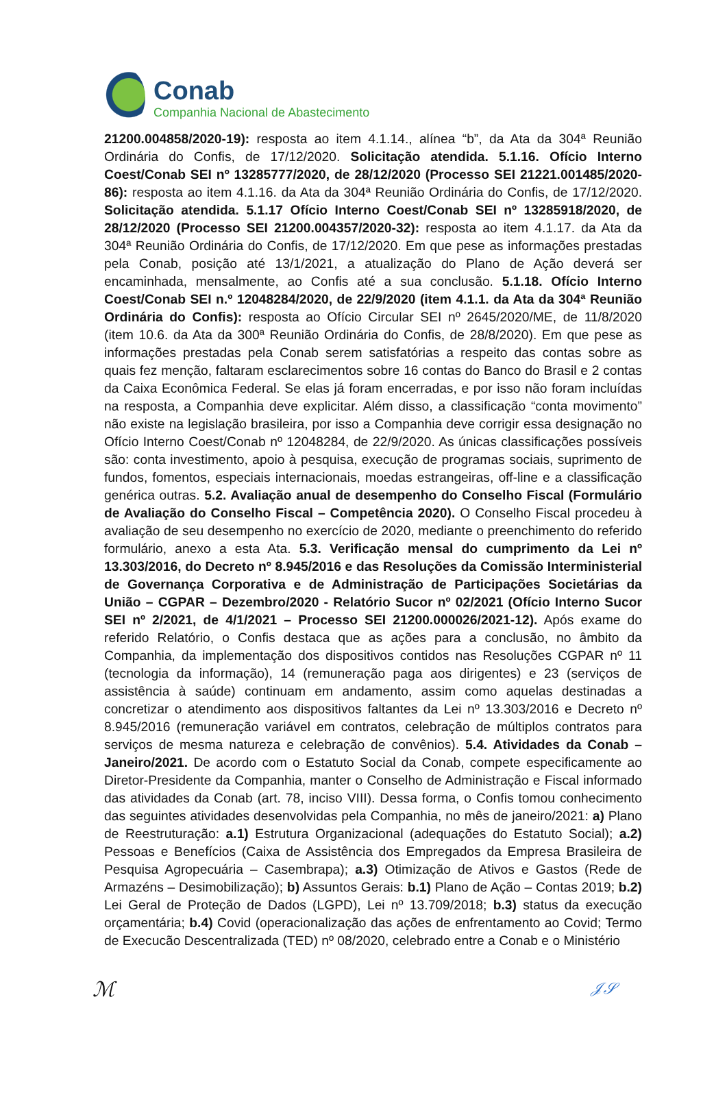Conab
Companhia Nacional de Abastecimento
21200.004858/2020-19): resposta ao item 4.1.14., alínea “b”, da Ata da 304ª Reunião Ordinária do Confis, de 17/12/2020. Solicitação atendida. 5.1.16. Ofício Interno Coest/Conab SEI nº 13285777/2020, de 28/12/2020 (Processo SEI 21221.001485/2020-86): resposta ao item 4.1.16. da Ata da 304ª Reunião Ordinária do Confis, de 17/12/2020. Solicitação atendida. 5.1.17 Ofício Interno Coest/Conab SEI nº 13285918/2020, de 28/12/2020 (Processo SEI 21200.004357/2020-32): resposta ao item 4.1.17. da Ata da 304ª Reunião Ordinária do Confis, de 17/12/2020. Em que pese as informações prestadas pela Conab, posição até 13/1/2021, a atualização do Plano de Ação deverá ser encaminhada, mensalmente, ao Confis até a sua conclusão. 5.1.18. Ofício Interno Coest/Conab SEI n.º 12048284/2020, de 22/9/2020 (item 4.1.1. da Ata da 304ª Reunião Ordinária do Confis): resposta ao Ofício Circular SEI nº 2645/2020/ME, de 11/8/2020 (item 10.6. da Ata da 300ª Reunião Ordinária do Confis, de 28/8/2020). Em que pese as informações prestadas pela Conab serem satisfatórias a respeito das contas sobre as quais fez menção, faltaram esclarecimentos sobre 16 contas do Banco do Brasil e 2 contas da Caixa Econômica Federal. Se elas já foram encerradas, e por isso não foram incluídas na resposta, a Companhia deve explicitar. Além disso, a classificação “conta movimento” não existe na legislação brasileira, por isso a Companhia deve corrigir essa designação no Ofício Interno Coest/Conab nº 12048284, de 22/9/2020. As únicas classificações possíveis são: conta investimento, apoio à pesquisa, execução de programas sociais, suprimento de fundos, fomentos, especiais internacionais, moedas estrangeiras, off-line e a classificação genérica outras. 5.2. Avaliação anual de desempenho do Conselho Fiscal (Formulário de Avaliação do Conselho Fiscal – Competência 2020). O Conselho Fiscal procedeu à avaliação de seu desempenho no exercício de 2020, mediante o preenchimento do referido formulário, anexo a esta Ata. 5.3. Verificação mensal do cumprimento da Lei nº 13.303/2016, do Decreto nº 8.945/2016 e das Resoluções da Comissão Interministerial de Governança Corporativa e de Administração de Participações Societárias da União – CGPAR – Dezembro/2020 - Relatório Sucor nº 02/2021 (Ofício Interno Sucor SEI nº 2/2021, de 4/1/2021 – Processo SEI 21200.000026/2021-12). Após exame do referido Relatório, o Confis destaca que as ações para a conclusão, no âmbito da Companhia, da implementação dos dispositivos contidos nas Resoluções CGPAR nº 11 (tecnologia da informação), 14 (remuneração paga aos dirigentes) e 23 (serviços de assistência à saúde) continuam em andamento, assim como aquelas destinadas a concretizar o atendimento aos dispositivos faltantes da Lei nº 13.303/2016 e Decreto nº 8.945/2016 (remuneração variável em contratos, celebração de múltiplos contratos para serviços de mesma natureza e celebração de convênios). 5.4. Atividades da Conab – Janeiro/2021. De acordo com o Estatuto Social da Conab, compete especificamente ao Diretor-Presidente da Companhia, manter o Conselho de Administração e Fiscal informado das atividades da Conab (art. 78, inciso VIII). Dessa forma, o Confis tomou conhecimento das seguintes atividades desenvolvidas pela Companhia, no mês de janeiro/2021: a) Plano de Reestruturação: a.1) Estrutura Organizacional (adequações do Estatuto Social); a.2) Pessoas e Benefícios (Caixa de Assistência dos Empregados da Empresa Brasileira de Pesquisa Agropecuária – Casembrapa); a.3) Otimização de Ativos e Gastos (Rede de Armazéns – Desimobilização); b) Assuntos Gerais: b.1) Plano de Ação – Contas 2019; b.2) Lei Geral de Proteção de Dados (LGPD), Lei nº 13.709/2018; b.3) status da execução orçamentária; b.4) Covid (operacionalização das ações de enfrentamento ao Covid; Termo de Execucão Descentralizada (TED) nº 08/2020, celebrado entre a Conab e o Ministério
ℳ 𝒥𝒮